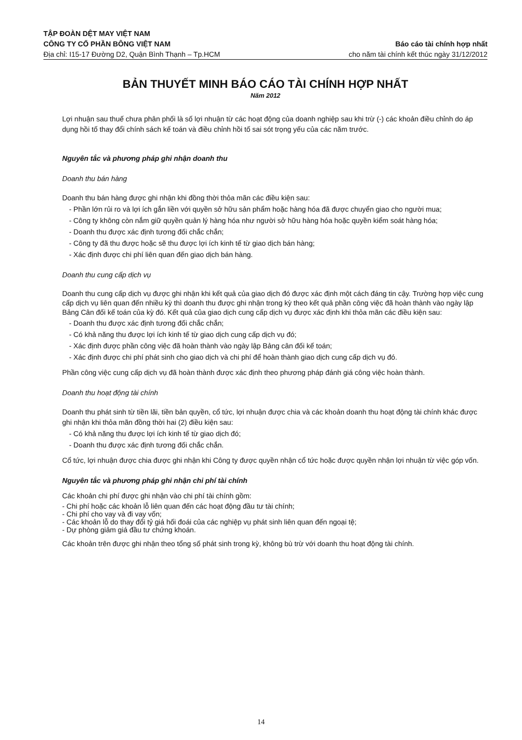TẬP ĐOÀN DỆT MAY VIỆT NAM
CÔNG TY CỔ PHẦN BÔNG VIỆT NAM
Báo cáo tài chính hợp nhất
Địa chỉ: I15-17 Đường D2, Quận Bình Thạnh – Tp.HCM cho năm tài chính kết thúc ngày 31/12/2012
BẢN THUYẾT MINH BÁO CÁO TÀI CHÍNH HỢP NHẤT
Năm 2012
Lợi nhuận sau thuế chưa phân phối là số lợi nhuận từ các hoạt động của doanh nghiệp sau khi trừ (-) các khoản điều chỉnh do áp dụng hồi tố thay đổi chính sách kế toán và điều chỉnh hồi tố sai sót trọng yếu của các năm trước.
Nguyên tắc và phương pháp ghi nhận doanh thu
Doanh thu bán hàng
Doanh thu bán hàng được ghi nhận khi đồng thời thỏa mãn các điều kiện sau:
- Phần lớn rủi ro và lợi ích gắn liền với quyền sở hữu sản phẩm hoặc hàng hóa đã được chuyển giao cho người mua;
- Công ty không còn nắm giữ quyền quản lý hàng hóa như người sở hữu hàng hóa hoặc quyền kiểm soát hàng hóa;
- Doanh thu được xác định tương đối chắc chắn;
- Công ty đã thu được hoặc sẽ thu được lợi ích kinh tế từ giao dịch bán hàng;
- Xác định được chi phí liên quan đến giao dịch bán hàng.
Doanh thu cung cấp dịch vụ
Doanh thu cung cấp dịch vụ được ghi nhận khi kết quả của giao dịch đó được xác định một cách đáng tin cậy. Trường hợp việc cung cấp dịch vụ liên quan đến nhiều kỳ thì doanh thu được ghi nhận trong kỳ theo kết quả phần công việc đã hoàn thành vào ngày lập Bảng Cân đối kế toán của kỳ đó. Kết quả của giao dịch cung cấp dịch vụ được xác định khi thỏa mãn các điều kiện sau:
- Doanh thu được xác định tương đối chắc chắn;
- Có khả năng thu được lợi ích kinh tế từ giao dịch cung cấp dịch vụ đó;
- Xác định được phần công việc đã hoàn thành vào ngày lập Bảng cân đối kế toán;
- Xác định được chi phí phát sinh cho giao dịch và chi phí để hoàn thành giao dịch cung cấp dịch vụ đó.
Phần công việc cung cấp dịch vụ đã hoàn thành được xác định theo phương pháp đánh giá công việc hoàn thành.
Doanh thu hoạt động tài chính
Doanh thu phát sinh từ tiền lãi, tiền bản quyền, cổ tức, lợi nhuận được chia và các khoản doanh thu hoạt động tài chính khác được ghi nhận khi thỏa mãn đồng thời hai (2) điều kiện sau:
- Có khả năng thu được lợi ích kinh tế từ giao dịch đó;
- Doanh thu được xác định tương đối chắc chắn.
Cổ tức, lợi nhuận được chia được ghi nhận khi Công ty được quyền nhận cổ tức hoặc được quyền nhận lợi nhuận từ việc góp vốn.
Nguyên tắc và phương pháp ghi nhận chi phí tài chính
Các khoản chi phí được ghi nhận vào chi phí tài chính gồm:
- Chi phí hoặc các khoản lỗ liên quan đến các hoạt động đầu tư tài chính;
- Chi phí cho vay và đi vay vốn;
- Các khoản lỗ do thay đổi tỷ giá hối đoái của các nghiệp vụ phát sinh liên quan đến ngoại tệ;
- Dự phòng giảm giá đầu tư chứng khoán.
Các khoản trên được ghi nhận theo tổng số phát sinh trong kỳ, không bù trừ với doanh thu hoạt động tài chính.
14